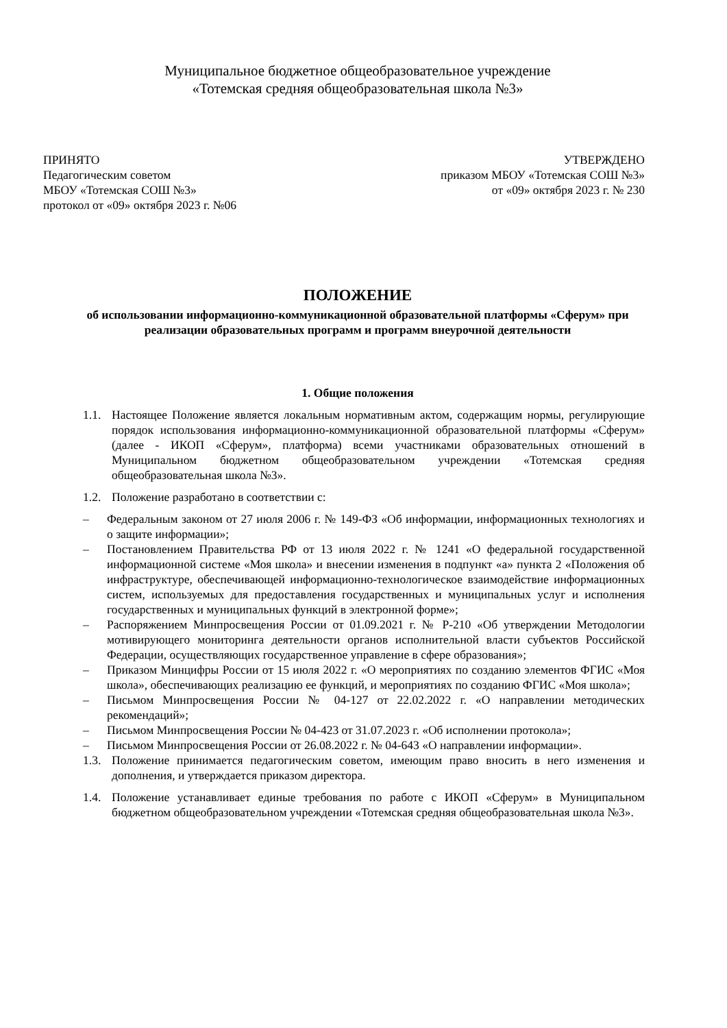Муниципальное бюджетное общеобразовательное учреждение
«Тотемская средняя общеобразовательная школа №3»
ПРИНЯТО
Педагогическим советом
МБОУ «Тотемская СОШ №3»
протокол от «09» октября 2023 г. №06
УТВЕРЖДЕНО
приказом МБОУ «Тотемская СОШ №3»
от «09» октября 2023 г. № 230
ПОЛОЖЕНИЕ
об использовании информационно-коммуникационной образовательной платформы «Сферум» при реализации образовательных программ и программ внеурочной деятельности
1. Общие положения
1.1. Настоящее Положение является локальным нормативным актом, содержащим нормы, регулирующие порядок использования информационно-коммуникационной образовательной платформы «Сферум» (далее - ИКОП «Сферум», платформа) всеми участниками образовательных отношений в Муниципальном бюджетном общеобразовательном учреждении «Тотемская средняя общеобразовательная школа №3».
1.2. Положение разработано в соответствии с:
– Федеральным законом от 27 июля 2006 г. № 149-ФЗ «Об информации, информационных технологиях и о защите информации»;
– Постановлением Правительства РФ от 13 июля 2022 г. № 1241 «О федеральной государственной информационной системе «Моя школа» и внесении изменения в подпункт «а» пункта 2 «Положения об инфраструктуре, обеспечивающей информационно-технологическое взаимодействие информационных систем, используемых для предоставления государственных и муниципальных услуг и исполнения государственных и муниципальных функций в электронной форме»;
– Распоряжением Минпросвещения России от 01.09.2021 г. № Р-210 «Об утверждении Методологии мотивирующего мониторинга деятельности органов исполнительной власти субъектов Российской Федерации, осуществляющих государственное управление в сфере образования»;
– Приказом Минцифры России от 15 июля 2022 г. «О мероприятиях по созданию элементов ФГИС «Моя школа», обеспечивающих реализацию ее функций, и мероприятиях по созданию ФГИС «Моя школа»;
– Письмом Минпросвещения России № 04-127 от 22.02.2022 г. «О направлении методических рекомендаций»;
– Письмом Минпросвещения России № 04-423 от 31.07.2023 г. «Об исполнении протокола»;
– Письмом Минпросвещения России от 26.08.2022 г. № 04-643 «О направлении информации».
1.3. Положение принимается педагогическим советом, имеющим право вносить в него изменения и дополнения, и утверждается приказом директора.
1.4. Положение устанавливает единые требования по работе с ИКОП «Сферум» в Муниципальном бюджетном общеобразовательном учреждении «Тотемская средняя общеобразовательная школа №3».